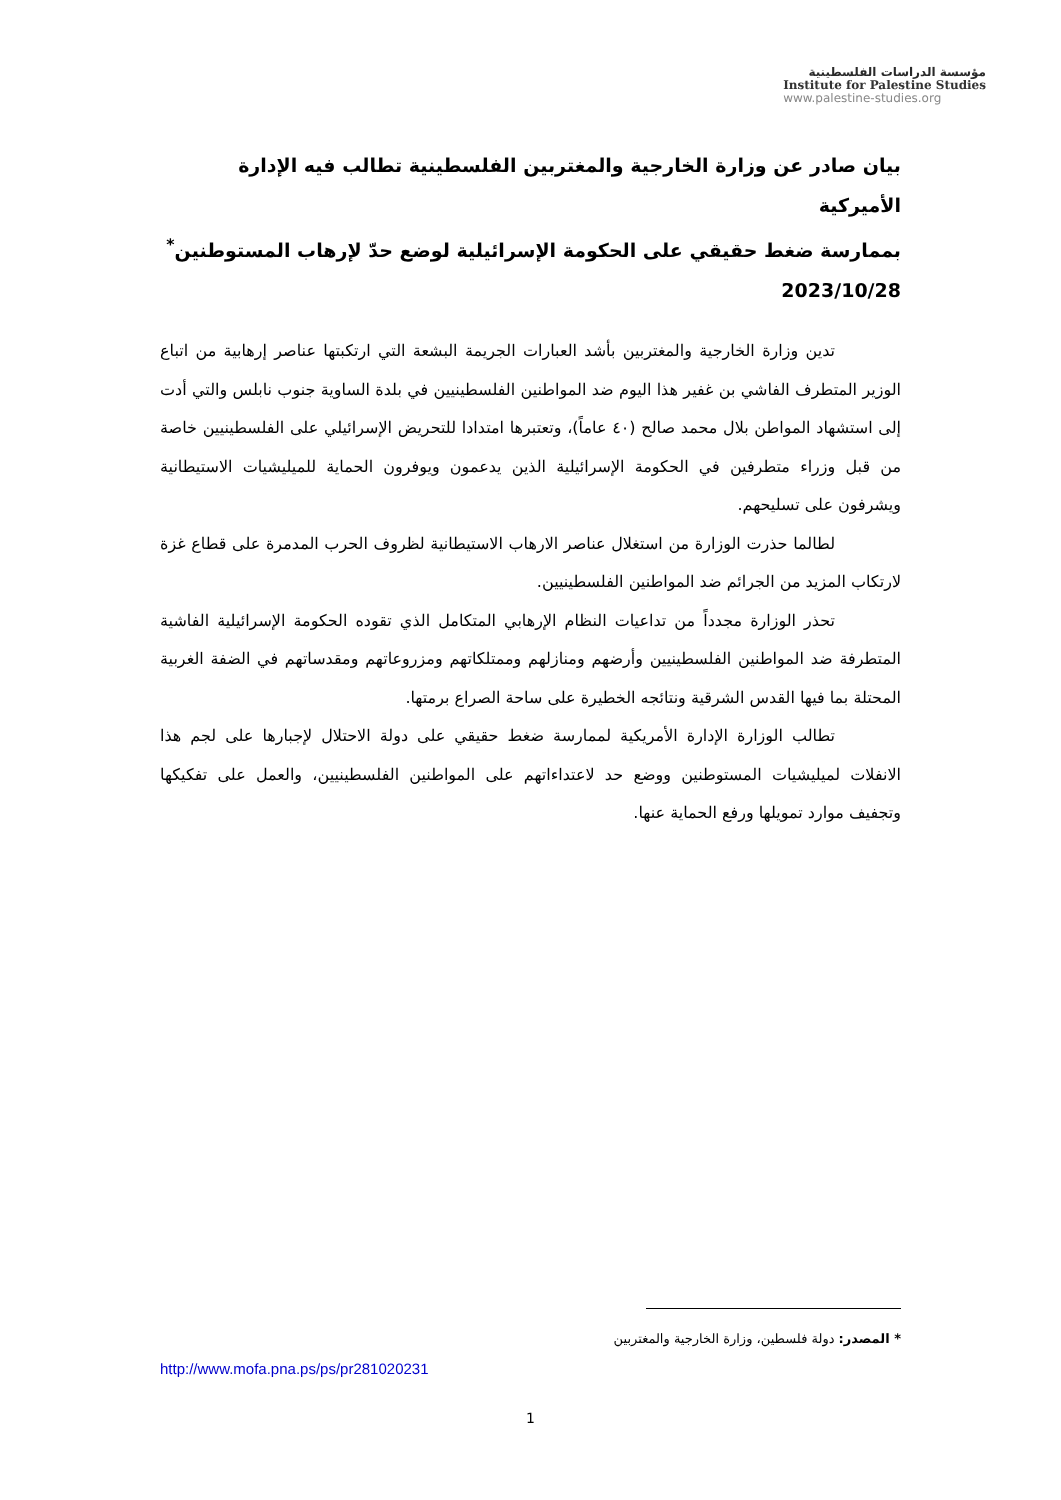مؤسسة الدراسات الفلسطينية
Institute for Palestine Studies
www.palestine-studies.org
بيان صادر عن وزارة الخارجية والمغتربين الفلسطينية تطالب فيه الإدارة الأميركية
بممارسة ضغط حقيقي على الحكومة الإسرائيلية لوضع حدّ لإرهاب المستوطنين<sup>*</sup>
2023/10/28
تدين وزارة الخارجية والمغتربين بأشد العبارات الجريمة البشعة التي ارتكبتها عناصر إرهابية من اتباع الوزير المتطرف الفاشي بن غفير هذا اليوم ضد المواطنين الفلسطينيين في بلدة الساوية جنوب نابلس والتي أدت إلى استشهاد المواطن بلال محمد صالح (٤٠ عاماً)، وتعتبرها امتدادا للتحريض الإسرائيلي على الفلسطينيين خاصة من قبل وزراء متطرفين في الحكومة الإسرائيلية الذين يدعمون ويوفرون الحماية للميليشيات الاستيطانية ويشرفون على تسليحهم.
لطالما حذرت الوزارة من استغلال عناصر الارهاب الاستيطانية لظروف الحرب المدمرة على قطاع غزة لارتكاب المزيد من الجرائم ضد المواطنين الفلسطينيين.
تحذر الوزارة مجدداً من تداعيات النظام الإرهابي المتكامل الذي تقوده الحكومة الإسرائيلية الفاشية المتطرفة ضد المواطنين الفلسطينيين وأرضهم ومنازلهم وممتلكاتهم ومزروعاتهم ومقدساتهم في الضفة الغربية المحتلة بما فيها القدس الشرقية ونتائجه الخطيرة على ساحة الصراع برمتها.
تطالب الوزارة الإدارة الأمريكية لممارسة ضغط حقيقي على دولة الاحتلال لإجبارها على لجم هذا الانفلات لميليشيات المستوطنين ووضع حد لاعتداءاتهم على المواطنين الفلسطينيين، والعمل على تفكيكها وتجفيف موارد تمويلها ورفع الحماية عنها.
* المصدر: دولة فلسطين، وزارة الخارجية والمغتربين
http://www.mofa.pna.ps/ps/pr281020231
1